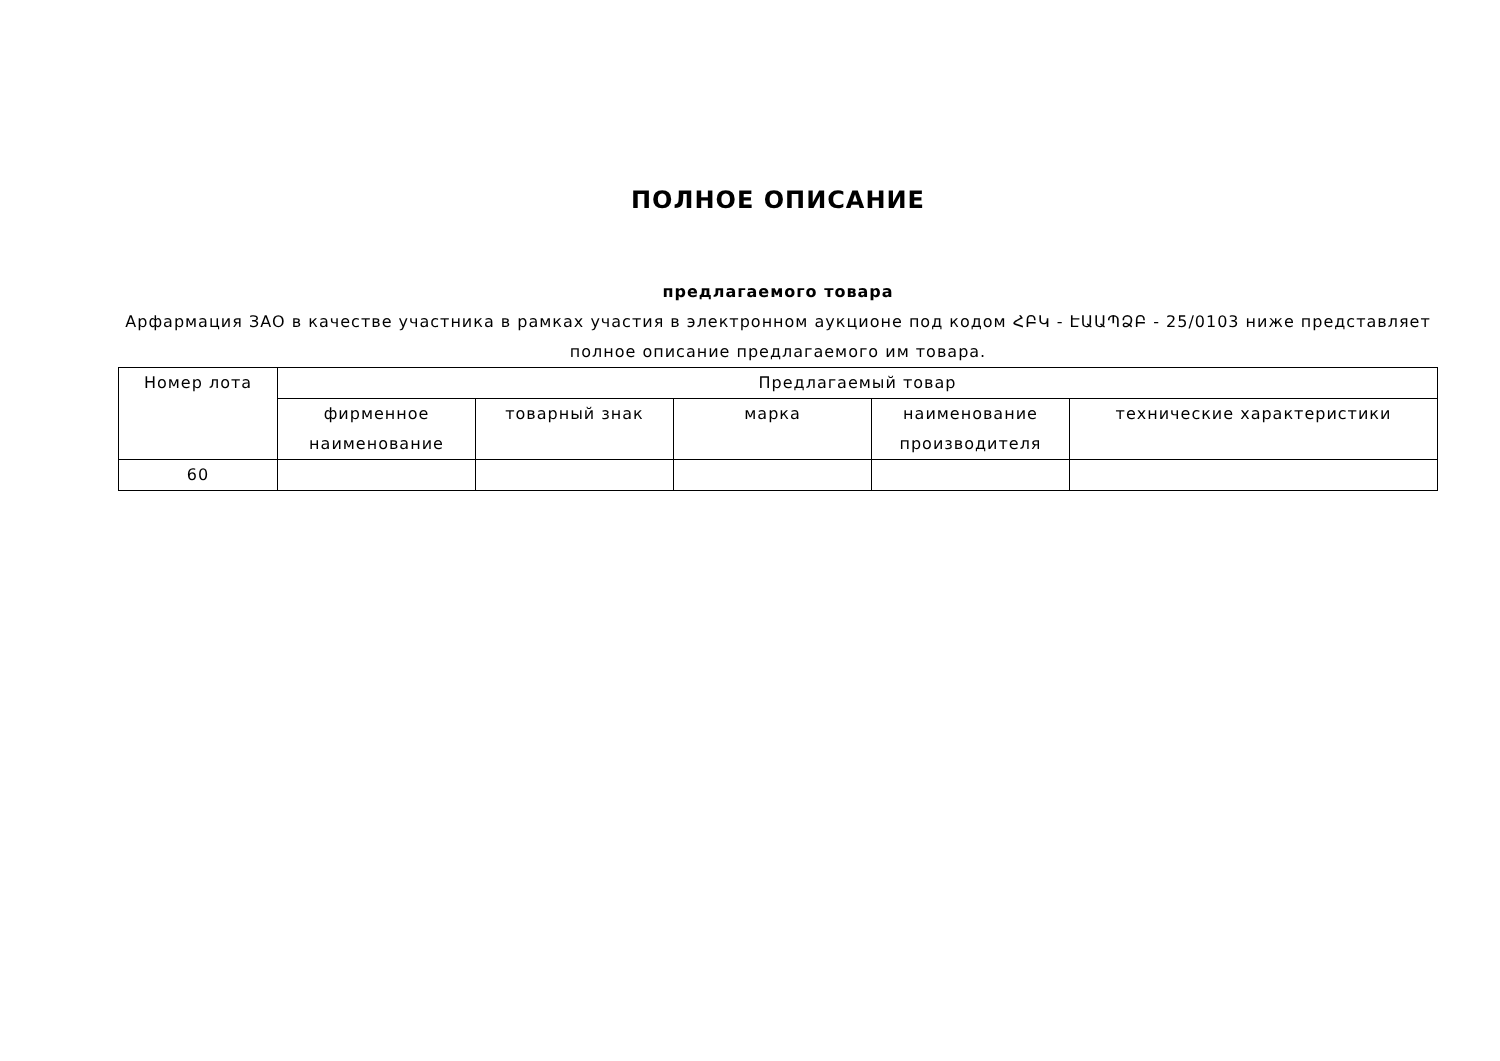ПОЛНОЕ ОПИСАНИЕ
предлагаемого товара
Арфармация ЗАО в качестве участника в рамках участия в электронном аукционе под кодом ՀԲԿ - ԷԱԱՊՁԲ - 25/0103 ниже представляет полное описание предлагаемого им товара.
| Номер лота | Предлагаемый товар | | | | |
| --- | --- | --- | --- | --- | --- |
| | фирменное наименование | товарный знак | марка | наименование производителя | технические характеристики |
| 60 | | | | | |